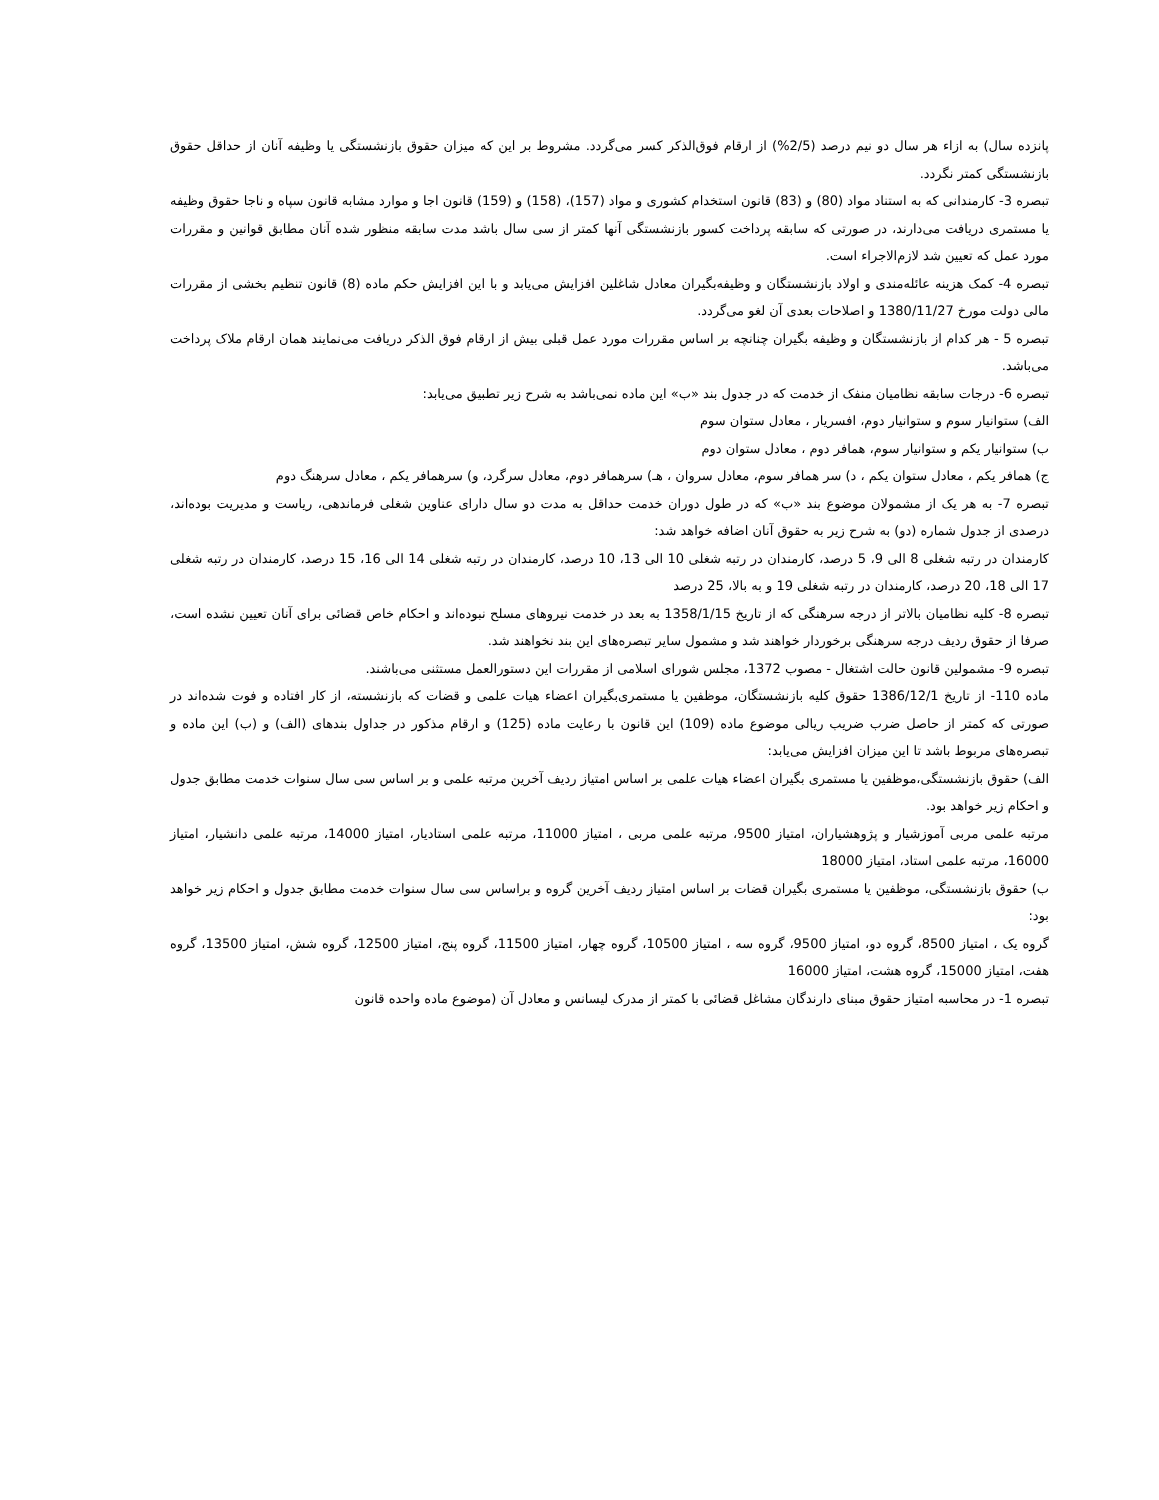پانزده سال) به ازاء هر سال دو نیم درصد (2/5%) از ارقام فوق‌الذکر کسر می‌گردد. مشروط بر این که میزان حقوق بازنشستگی یا وظیفه آنان از حداقل حقوق بازنشستگی کمتر نگردد.
تبصره 3- کارمندانی که به استناد مواد (80) و (83) قانون استخدام کشوری و مواد (157)، (158) و (159) قانون اجا و موارد مشابه قانون سپاه و ناجا حقوق وظیفه یا مستمری دریافت می‌دارند، در صورتی که سابقه پرداخت کسور بازنشستگی آنها کمتر از سی سال باشد مدت سابقه منظور شده آنان مطابق قوانین و مقررات مورد عمل که تعیین شد لازم‌الاجراء است.
تبصره 4- کمک هزینه عائله‌مندی و اولاد بازنشستگان و وظیفه‌بگیران معادل شاغلین افزایش می‌یابد و با این افزایش حکم ماده (8) قانون تنظیم بخشی از مقررات مالی دولت مورخ 1380/11/27 و اصلاحات بعدی آن لغو می‌گردد.
تبصره 5 - هر کدام از بازنشستگان و وظیفه بگیران چنانچه بر اساس مقررات مورد عمل قبلی بیش از ارقام فوق الذکر دریافت می‌نمایند همان ارقام ملاک پرداخت می‌باشد.
تبصره 6- درجات سابقه نظامیان منفک از خدمت که در جدول بند «ب» این ماده نمی‌باشد به شرح زیر تطبیق می‌یابد:
الف) ستوانیار سوم و ستوانیار دوم، افسریار ، معادل ستوان سوم
ب) ستوانیار یکم و ستوانیار سوم، همافر دوم ، معادل ستوان دوم
ج) همافر یکم ، معادل ستوان یکم ، د) سر همافر سوم، معادل سروان ، هـ) سرهمافر دوم، معادل سرگرد، و) سرهمافر یکم ، معادل سرهنگ دوم
تبصره 7- به هر یک از مشمولان موضوع بند «ب» که در طول دوران خدمت حداقل به مدت دو سال دارای عناوین شغلی فرماندهی، ریاست و مدیریت بوده‌اند، درصدی از جدول شماره (دو) به شرح زیر به حقوق آنان اضافه خواهد شد:
کارمندان در رتبه شغلی 8 الی 9، 5 درصد، کارمندان در رتبه شغلی 10 الی 13، 10 درصد، کارمندان در رتبه شغلی 14 الی 16، 15 درصد، کارمندان در رتبه شغلی 17 الی 18، 20 درصد، کارمندان در رتبه شغلی 19 و به بالا، 25 درصد
تبصره 8- کلیه نظامیان بالاتر از درجه سرهنگی که از تاریخ 1358/1/15 به بعد در خدمت نیروهای مسلح نبوده‌اند و احکام خاص قضائی برای آنان تعیین نشده است، صرفا از حقوق ردیف درجه سرهنگی برخوردار خواهند شد و مشمول سایر تبصره‌های این بند نخواهند شد.
تبصره 9- مشمولین قانون حالت اشتغال - مصوب 1372، مجلس شورای اسلامی از مقررات این دستورالعمل مستثنی می‌باشند.
ماده 110- از تاریخ 1386/12/1 حقوق کلیه بازنشستگان، موظفین یا مستمری‌بگیران اعضاء هیات علمی و قضات که بازنشسته، از کار افتاده و فوت شده‌اند در صورتی که کمتر از حاصل ضرب ضریب ریالی موضوع ماده (109) این قانون با رعایت ماده (125) و ارقام مذکور در جداول بندهای (الف) و (ب) این ماده و تبصره‌های مربوط باشد تا این میزان افزایش می‌یابد:
الف) حقوق بازنشستگی،موظفین یا مستمری بگیران اعضاء هیات علمی بر اساس امتیاز ردیف آخرین مرتبه علمی و بر اساس سی سال سنوات خدمت مطابق جدول و احکام زیر خواهد بود.
مرتبه علمی مربی آموزشیار و پژوهشیاران، امتیاز 9500، مرتبه علمی مربی ، امتیاز 11000، مرتبه علمی استادیار، امتیاز 14000، مرتبه علمی دانشیار، امتیاز 16000، مرتبه علمی استاد، امتیاز 18000
ب) حقوق بازنشستگی، موظفین یا مستمری بگیران قضات بر اساس امتیاز ردیف آخرین گروه و براساس سی سال سنوات خدمت مطابق جدول و احکام زیر خواهد بود:
گروه یک ، امتیاز 8500، گروه دو، امتیاز 9500، گروه سه ، امتیاز 10500، گروه چهار، امتیاز 11500، گروه پنج، امتیاز 12500، گروه شش، امتیاز 13500، گروه هفت، امتیاز 15000، گروه هشت، امتیاز 16000
تبصره 1- در محاسبه امتیاز حقوق مبنای دارندگان مشاغل قضائی با کمتر از مدرک لیسانس و معادل آن (موضوع ماده واحده قانون